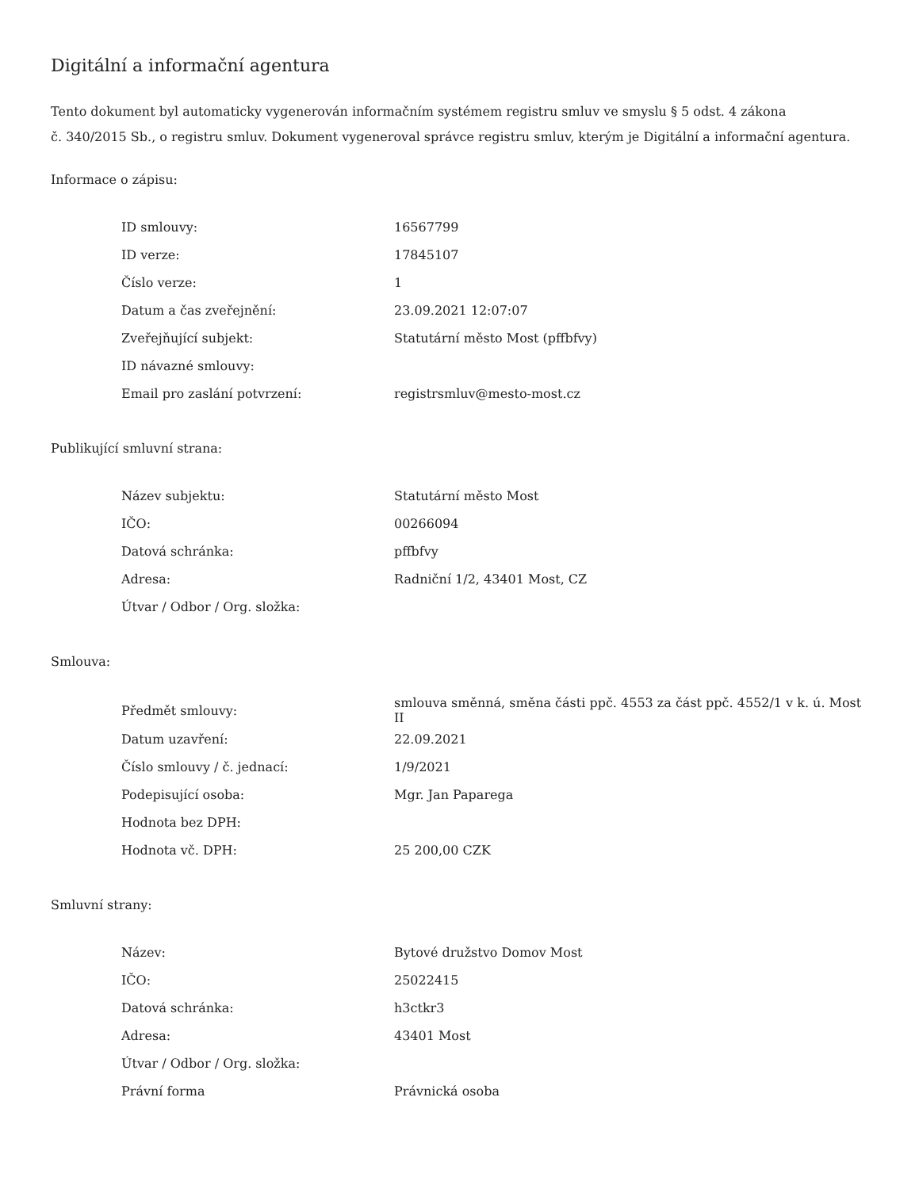Digitální a informační agentura
Tento dokument byl automaticky vygenerován informačním systémem registru smluv ve smyslu § 5 odst. 4 zákona
č. 340/2015 Sb., o registru smluv. Dokument vygeneroval správce registru smluv, kterým je Digitální a informační agentura.
Informace o zápisu:
| ID smlouvy: | 16567799 |
| ID verze: | 17845107 |
| Číslo verze: | 1 |
| Datum a čas zveřejnění: | 23.09.2021 12:07:07 |
| Zveřejňující subjekt: | Statutární město Most (pffbfvy) |
| ID návazné smlouvy: | |
| Email pro zaslání potvrzení: | registrsmluv@mesto-most.cz |
Publikující smluvní strana:
| Název subjektu: | Statutární město Most |
| IČO: | 00266094 |
| Datová schránka: | pffbfvy |
| Adresa: | Radniční 1/2, 43401 Most, CZ |
| Útvar / Odbor / Org. složka: | |
Smlouva:
| Předmět smlouvy: | smlouva směnná, směna části ppč. 4553 za část ppč. 4552/1 v k. ú. Most II |
| Datum uzavření: | 22.09.2021 |
| Číslo smlouvy / č. jednací: | 1/9/2021 |
| Podepisující osoba: | Mgr. Jan Paparega |
| Hodnota bez DPH: | |
| Hodnota vč. DPH: | 25 200,00 CZK |
Smluvní strany:
| Název: | Bytové družstvo Domov Most |
| IČO: | 25022415 |
| Datová schránka: | h3ctkr3 |
| Adresa: | 43401 Most |
| Útvar / Odbor / Org. složka: | |
| Právní forma | Právnická osoba |